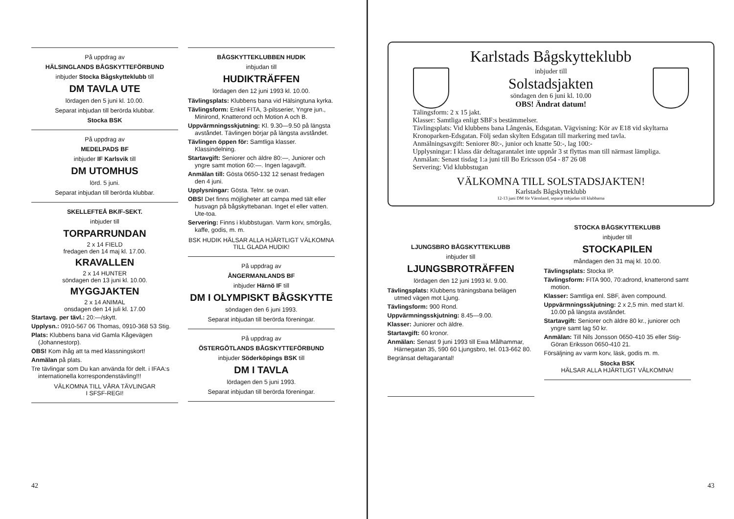På uppdrag av
HÄLSINGLANDS BÅGSKYTTEFÖRBUND
inbjuder Stocka Bågskytteklubb till
DM TAVLA UTE
lördagen den 5 juni kl. 10.00.
Separat inbjudan till berörda klubbar.
Stocka BSK
På uppdrag av
MEDELPADS BF
inbjuder IF Karlsvik till
DM UTOMHUS
lörd. 5 juni.
Separat inbjudan till berörda klubbar.
SKELLEFTEÅ BK/F-SEKT.
inbjuder till
TORPARRUNDAN
2 x 14 FIELD
fredagen den 14 maj kl. 17.00.
KRAVALLEN
2 x 14 HUNTER
söndagen den 13 juni kl. 10.00.
MYGGJAKTEN
2 x 14 ANIMAL
onsdagen den 14 juli kl. 17.00
Startavg. per tävl.: 20:—/skytt.
Upplysn.: 0910-567 06 Thomas, 0910-368 53 Stig.
Plats: Klubbens bana vid Gamla Kågevägen (Johannestorp).
OBS! Kom ihåg att ta med klassningskort!
Anmälan på plats.
Tre tävlingar som Du kan använda för delt. i IFAA:s internationella korrespondenstävling!!!
VÄLKOMNA TILL VÅRA TÄVLINGAR
I SFSF-REGI!
BÅGSKYTTEKLUBBEN HUDIK
inbjudan till
HUDIKTRÄFFEN
lördagen den 12 juni 1993 kl. 10.00.
Tävlingsplats: Klubbens bana vid Hälsingtuna kyrka.
Tävlingsform: Enkel FITA, 3-pilsserier, Yngre jun., Minirond, Knatterond och Motion A och B.
Uppvärmningsskjutning: Kl. 9.30—9.50 på längsta avståndet. Tävlingen börjar på längsta avståndet.
Tävlingen öppen för: Samtliga klasser. Klassindelning.
Startavgift: Seniorer och äldre 80:—, Juniorer och yngre samt motion 60:—. Ingen lagavgift.
Anmälan till: Gösta 0650-132 12 senast fredagen den 4 juni.
Upplysningar: Gösta. Telnr. se ovan.
OBS! Det finns möjligheter att campa med tält eller husvagn på bågskyttebanan. Inget el eller vatten. Ute-toa.
Servering: Finns i klubbstugan. Varm korv, smörgås, kaffe, godis, m. m.
BSK HUDIK HÄLSAR ALLA HJÄRTLIGT VÄLKOMNA TILL GLADA HUDIK!
På uppdrag av
ÅNGERMANLANDS BF
inbjuder Härnö IF till
DM I OLYMPISKT BÅGSKYTTE
söndagen den 6 juni 1993.
Separat inbjudan till berörda föreningar.
På uppdrag av
ÖSTERGÖTLANDS BÅGSKYTTEFÖRBUND
inbjuder Söderköpings BSK till
DM I TAVLA
lördagen den 5 juni 1993.
Separat inbjudan till berörda föreningar.
42
Karlstads Bågskytteklubb
inbjuder till
Solstadsjakten
söndagen den 6 juni kl. 10.00
OBS! Ändrat datum!
Tälingsform: 2 x 15 jakt.
Klasser: Samtliga enligt SBF:s bestämmelser.
Tävlingsplats: Vid klubbens bana Långenäs, Edsgatan. Vägvisning: Kör av E18 vid skyltarna Kronoparken-Edsgatan. Följ sedan skylten Edsgatan till markering med tavla.
Anmälningsavgift: Seniorer 80:-, junior och knatte 50:-, lag 100:-
Upplysningar: I klass där deltagarantalet inte uppnår 3 st flyttas man till närmast lämpliga.
Anmälan: Senast tisdag 1:a juni till Bo Ericsson 054 - 87 26 08
Servering: Vid klubbstugan
VÄLKOMNA TILL SOLSTADSJAKTEN!
Karlstads Bågskytteklubb
12-13 juni DM för Värmland, separat inbjudan till klubbarna
LJUNGSBRO BÅGSKYTTEKLUBB
inbjuder till
LJUNGSBROTRÄFFEN
lördagen den 12 juni 1993 kl. 9.00.
Tävlingsplats: Klubbens träningsbana belägen utmed vägen mot Ljung.
Tävlingsform: 900 Rond.
Uppvärmningsskjutning: 8.45—9.00.
Klasser: Juniorer och äldre.
Startavgift: 60 kronor.
Anmälan: Senast 9 juni 1993 till Ewa Målhammar, Härnegatan 35, 590 60 Ljungsbro, tel. 013-662 80.
Begränsat deltagarantal!
STOCKA BÅGSKYTTEKLUBB
inbjuder till
STOCKAPILEN
måndagen den 31 maj kl. 10.00.
Tävlingsplats: Stocka IP.
Tävlingsform: FITA 900, 70:adrond, knatterond samt motion.
Klasser: Samtliga enl. SBF, även compound.
Uppvärmningsskjutning: 2 x 2,5 min. med start kl. 10.00 på längsta avståndet.
Startavgift: Seniorer och äldre 80 kr., juniorer och yngre samt lag 50 kr.
Anmälan: Till Nils Jonsson 0650-410 35 eller Stig-Göran Eriksson 0650-410 21.
Försäljning av varm korv, läsk, godis m. m.
Stocka BSK
HÄLSAR ALLA HJÄRTLIGT VÄLKOMNA!
43